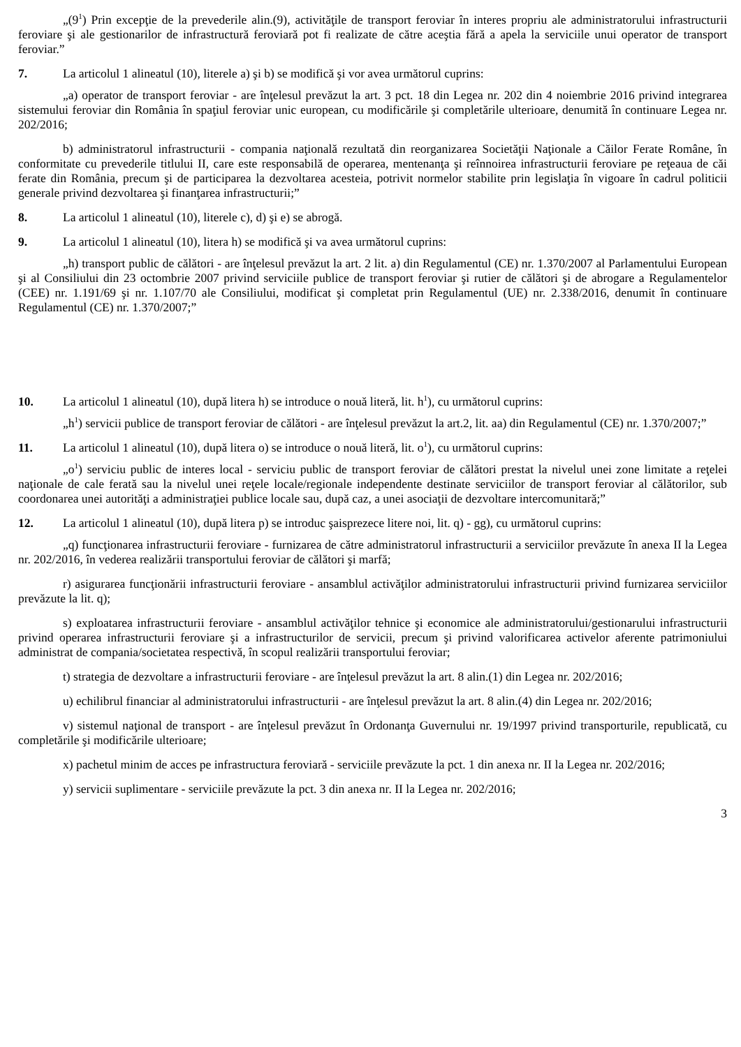„(9<sup>1</sup>) Prin excepţie de la prevederile alin.(9), activităţile de transport feroviar în interes propriu ale administratorului infrastructurii feroviare şi ale gestionarilor de infrastructură feroviară pot fi realizate de către aceştia fără a apela la serviciile unui operator de transport feroviar.”
7. La articolul 1 alineatul (10), literele a) şi b) se modifică şi vor avea următorul cuprins:
„a) operator de transport feroviar - are înţelesul prevăzut la art. 3 pct. 18 din Legea nr. 202 din 4 noiembrie 2016 privind integrarea sistemului feroviar din România în spaţiul feroviar unic european, cu modificările şi completările ulterioare, denumită în continuare Legea nr. 202/2016;
b) administratorul infrastructurii - compania naţională rezultată din reorganizarea Societăţii Naţionale a Căilor Ferate Române, în conformitate cu prevederile titlului II, care este responsabilă de operarea, mentenanţa şi reînnoirea infrastructurii feroviare pe reţeaua de căi ferate din România, precum şi de participarea la dezvoltarea acesteia, potrivit normelor stabilite prin legislaţia în vigoare în cadrul politicii generale privind dezvoltarea şi finanţarea infrastructurii;”
8. La articolul 1 alineatul (10), literele c), d) şi e) se abrogă.
9. La articolul 1 alineatul (10), litera h) se modifică şi va avea următorul cuprins:
„h) transport public de călători - are înţelesul prevăzut la art. 2 lit. a) din Regulamentul (CE) nr. 1.370/2007 al Parlamentului European şi al Consiliului din 23 octombrie 2007 privind serviciile publice de transport feroviar şi rutier de călători şi de abrogare a Regulamentelor (CEE) nr. 1.191/69 şi nr. 1.107/70 ale Consiliului, modificat şi completat prin Regulamentul (UE) nr. 2.338/2016, denumit în continuare Regulamentul (CE) nr. 1.370/2007;”
10. La articolul 1 alineatul (10), după litera h) se introduce o nouă literă, lit. h<sup>1</sup>), cu următorul cuprins:
„h<sup>1</sup>) servicii publice de transport feroviar de călători - are înţelesul prevăzut la art.2, lit. aa) din Regulamentul (CE) nr. 1.370/2007;”
11. La articolul 1 alineatul (10), după litera o) se introduce o nouă literă, lit. o<sup>1</sup>), cu următorul cuprins:
„o<sup>1</sup>) serviciu public de interes local - serviciu public de transport feroviar de călători prestat la nivelul unei zone limitate a reţelei naţionale de cale ferată sau la nivelul unei reţele locale/regionale independente destinate serviciilor de transport feroviar al călătorilor, sub coordonarea unei autorităţi a administraţiei publice locale sau, după caz, a unei asociaţii de dezvoltare intercomunitară;”
12. La articolul 1 alineatul (10), după litera p) se introduc şaisprezece litere noi, lit. q) - gg), cu următorul cuprins:
„q) funcţionarea infrastructurii feroviare - furnizarea de către administratorul infrastructurii a serviciilor prevăzute în anexa II la Legea nr. 202/2016, în vederea realizării transportului feroviar de călători şi marfă;
r) asigurarea funcţionării infrastructurii feroviare - ansamblul activăţilor administratorului infrastructurii privind furnizarea serviciilor prevăzute la lit. q);
s) exploatarea infrastructurii feroviare - ansamblul activăţilor tehnice şi economice ale administratorului/gestionarului infrastructurii privind operarea infrastructurii feroviare şi a infrastructurilor de servicii, precum şi privind valorificarea activelor aferente patrimoniului administrat de compania/societatea respectivă, în scopul realizării transportului feroviar;
t) strategia de dezvoltare a infrastructurii feroviare - are înţelesul prevăzut la art. 8 alin.(1) din Legea nr. 202/2016;
u) echilibrul financiar al administratorului infrastructurii - are înţelesul prevăzut la art. 8 alin.(4) din Legea nr. 202/2016;
v) sistemul naţional de transport - are înţelesul prevăzut în Ordonanţa Guvernului nr. 19/1997 privind transporturile, republicată, cu completările şi modificările ulterioare;
x) pachetul minim de acces pe infrastructura feroviară - serviciile prevăzute la pct. 1 din anexa nr. II la Legea nr. 202/2016;
y) servicii suplimentare - serviciile prevăzute la pct. 3 din anexa nr. II la Legea nr. 202/2016;
3